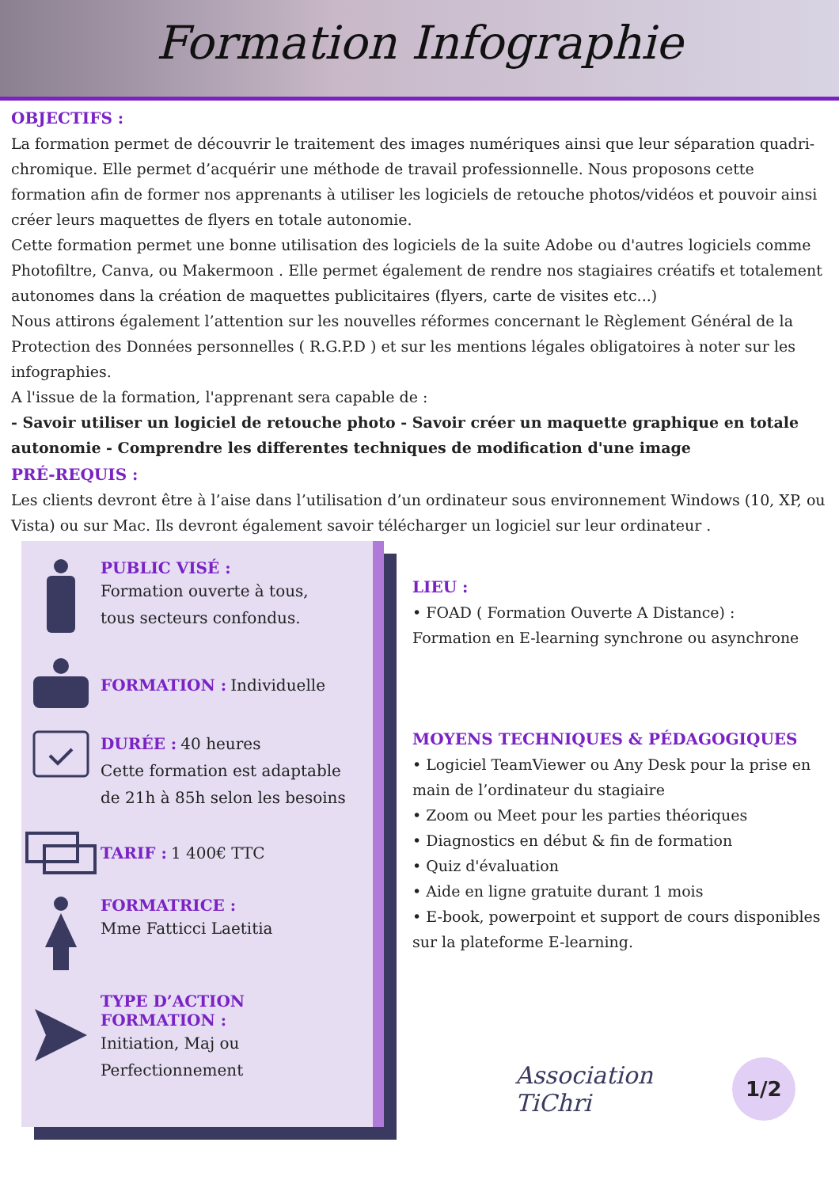Formation Infographie
OBJECTIFS :
La formation permet de découvrir le traitement des images numériques ainsi que leur séparation quadri-chromique. Elle permet d’acquérir une méthode de travail professionnelle. Nous proposons cette formation afin de former nos apprenants à utiliser les logiciels de retouche photos/vidéos et pouvoir ainsi créer leurs maquettes de flyers en totale autonomie.
Cette formation permet une bonne utilisation des logiciels de la suite Adobe ou d'autres logiciels comme Photofiltre, Canva, ou Makermoon . Elle permet également de rendre nos stagiaires créatifs et totalement autonomes dans la création de maquettes publicitaires (flyers, carte de visites etc...)
Nous attirons également l’attention sur les nouvelles réformes concernant le Règlement Général de la Protection des Données personnelles ( R.G.P.D ) et sur les mentions légales obligatoires à noter sur les infographies.
A l'issue de la formation, l'apprenant sera capable de :
- Savoir utiliser un logiciel de retouche photo - Savoir créer un maquette graphique en totale autonomie - Comprendre les differentes techniques de modification d'une image
PRÉ-REQUIS :
Les clients devront être à l’aise dans l’utilisation d’un ordinateur sous environnement Windows (10, XP, ou Vista) ou sur Mac. Ils devront également savoir télécharger un logiciel sur leur ordinateur .
PUBLIC VISÉ :
Formation ouverte à tous,
tous secteurs confondus.
FORMATION :
Individuelle
DURÉE :
40 heures
Cette formation est adaptable
de 21h à 85h selon les besoins
TARIF :
1 400€ TTC
FORMATRICE :
Mme Fatticci Laetitia
TYPE D’ACTION
FORMATION :
Initiation, Maj ou
Perfectionnement
LIEU :
• FOAD ( Formation Ouverte A Distance) :
Formation en E-learning synchrone ou asynchrone
MOYENS TECHNIQUES & PÉDAGOGIQUES
• Logiciel TeamViewer ou Any Desk pour la prise en main de l’ordinateur du stagiaire
• Zoom ou Meet pour les parties théoriques
• Diagnostics en début & fin de formation
• Quiz d'évaluation
• Aide en ligne gratuite durant 1 mois
• E-book, powerpoint et support de cours disponibles sur la plateforme E-learning.
Association
TiChri
1/2